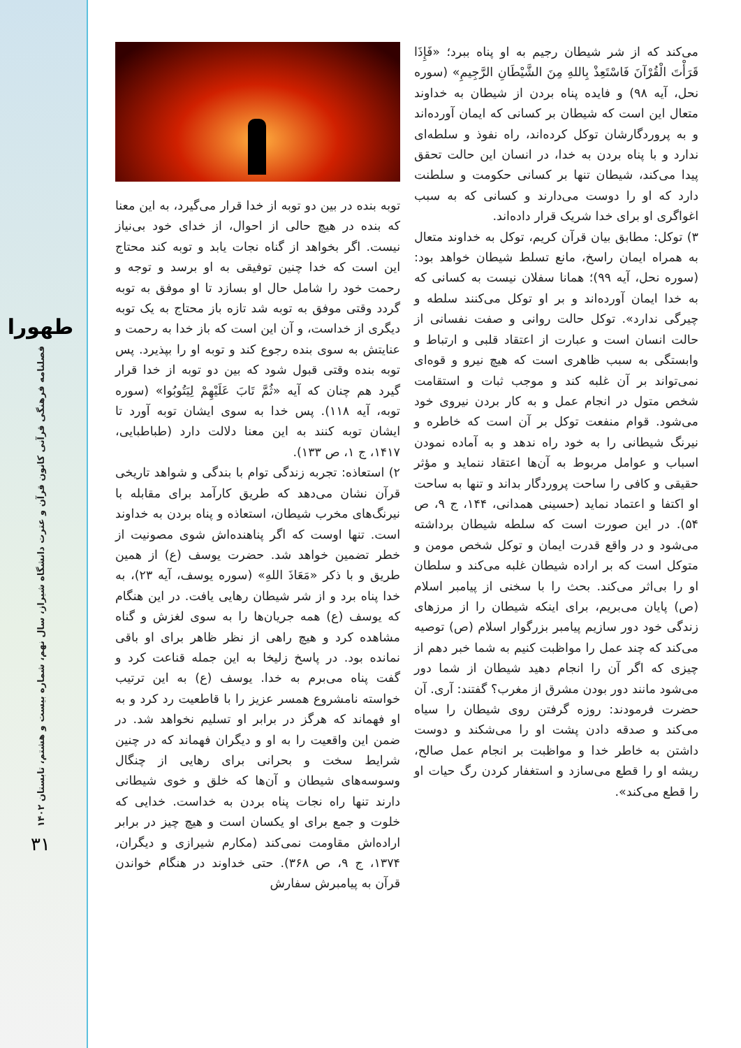طهورا
فصلنامه فرهنگی قرآنی کانون قرآن و عترت دانشگاه شیراز، سال نهم، شماره بیست و هشتم، تابستان ۱۴۰۲
۳۱
توبه بنده در بین دو توبه از خدا قرار می‌گیرد، به این معنا که بنده در هیچ حالی از احوال، از خدای خود بی‌نیاز نیست. اگر بخواهد از گناه نجات یابد و توبه کند محتاج این است که خدا چنین توفیقی به او برسد و توجه و رحمت خود را شامل حال او بسازد تا او موفق به توبه گردد وقتی موفق به توبه شد تازه باز محتاج به یک توبه دیگری از خداست، و آن این است که باز خدا به رحمت و عنایتش به سوی بنده رجوع کند و توبه او را بپذیرد. پس توبه بنده وقتی قبول شود که بین دو توبه از خدا قرار گیرد هم چنان که آیه «ثُمَّ تَابَ عَلَيْهِمْ لِيَتُوبُوا» (سوره توبه، آیه ۱۱۸). پس خدا به سوی ایشان توبه آورد تا ایشان توبه کنند به این معنا دلالت دارد (طباطبایی، ۱۴۱۷، ج ۱، ص ۱۳۳).
۲) استعاذه: تجربه زندگی توام با بندگی و شواهد تاریخی قرآن نشان می‌دهد که طریق کارآمد برای مقابله با نیرنگ‌های مخرب شیطان، استعاذه و پناه بردن به خداوند است. تنها اوست که اگر پناهنده‌اش شوی مصونیت از خطر تضمین خواهد شد. حضرت یوسف (ع) از همین طریق و با ذکر «مَعَاذَ اللهِ» (سوره یوسف، آیه ۲۳)، به خدا پناه برد و از شر شیطان رهایی یافت. در این هنگام که یوسف (ع) همه جریان‌ها را به سوی لغزش و گناه مشاهده کرد و هیچ راهی از نظر ظاهر برای او باقی نمانده بود. در پاسخ زلیخا به این جمله قناعت کرد و گفت پناه می‌برم به خدا. یوسف (ع) به این ترتیب خواسته نامشروع همسر عزیز را با قاطعیت رد کرد و به او فهماند که هرگز در برابر او تسلیم نخواهد شد. در ضمن این واقعیت را به او و دیگران فهماند که در چنین شرایط سخت و بحرانی برای رهایی از چنگال وسوسه‌های شیطان و آن‌ها که خلق و خوی شیطانی دارند تنها راه نجات پناه بردن به خداست. خدایی که خلوت و جمع برای او یکسان است و هیچ چیز در برابر اراده‌اش مقاومت نمی‌کند (مکارم شیرازی و دیگران، ۱۳۷۴، ج ۹، ص ۳۶۸). حتی خداوند در هنگام خواندن قرآن به پیامبرش سفارش
می‌کند که از شر شیطان رجیم به او پناه ببرد؛ «فَإِذَا قَرَأْتَ الْقُرْآنَ فَاسْتَعِذْ بِاللهِ مِنَ الشَّيْطَانِ الرَّجِيمِ» (سوره نحل، آیه ۹۸) و فایده پناه بردن از شیطان به خداوند متعال این است که شیطان بر کسانی که ایمان آورده‌اند و به پروردگارشان توکل کرده‌اند، راه نفوذ و سلطه‌ای ندارد و با پناه بردن به خدا، در انسان این حالت تحقق پیدا می‌کند، شیطان تنها بر کسانی حکومت و سلطنت دارد که او را دوست می‌دارند و کسانی که به سبب اغواگری او برای خدا شریک قرار داده‌اند.
۳) توکل: مطابق بیان قرآن کریم، توکل به خداوند متعال به همراه ایمان راسخ، مانع تسلط شیطان خواهد بود: (سوره نحل، آیه ۹۹)؛ همانا سفلان نیست به کسانی که به خدا ایمان آورده‌اند و بر او توکل می‌کنند سلطه و چیرگی ندارد». توکل حالت روانی و صفت نفسانی از حالت انسان است و عبارت از اعتقاد قلبی و ارتباط و وابستگی به سبب ظاهری است که هیچ نیرو و قوه‌ای نمی‌تواند بر آن غلبه کند و موجب ثبات و استقامت شخص متول در انجام عمل و به کار بردن نیروی خود می‌شود. قوام منفعت توکل بر آن است که خاطره و نیرنگ شیطانی را به خود راه ندهد و به آماده نمودن اسباب و عوامل مربوط به آن‌ها اعتقاد ننماید و مؤثر حقیقی و کافی را ساحت پروردگار بداند و تنها به ساحت او اکتفا و اعتماد نماید (حسینی همدانی، ۱۴۴، ج ۹، ص ۵۴). در این صورت است که سلطه شیطان برداشته می‌شود و در واقع قدرت ایمان و توکل شخص مومن و متوکل است که بر اراده شیطان غلبه می‌کند و سلطان او را بی‌اثر می‌کند. بحث را با سخنی از پیامبر اسلام (ص) پایان می‌بریم، برای اینکه شیطان را از مرزهای زندگی خود دور سازیم پیامبر بزرگوار اسلام (ص) توصیه می‌کند که چند عمل را مواظبت کنیم به شما خبر دهم از چیزی که اگر آن را انجام دهید شیطان از شما دور می‌شود مانند دور بودن مشرق از مغرب؟ گفتند: آری. آن حضرت فرمودند: روزه گرفتن روی شیطان را سیاه می‌کند و صدقه دادن پشت او را می‌شکند و دوست داشتن به خاطر خدا و مواظبت بر انجام عمل صالح، ریشه او را قطع می‌سازد و استغفار کردن رگ حیات او را قطع می‌کند».